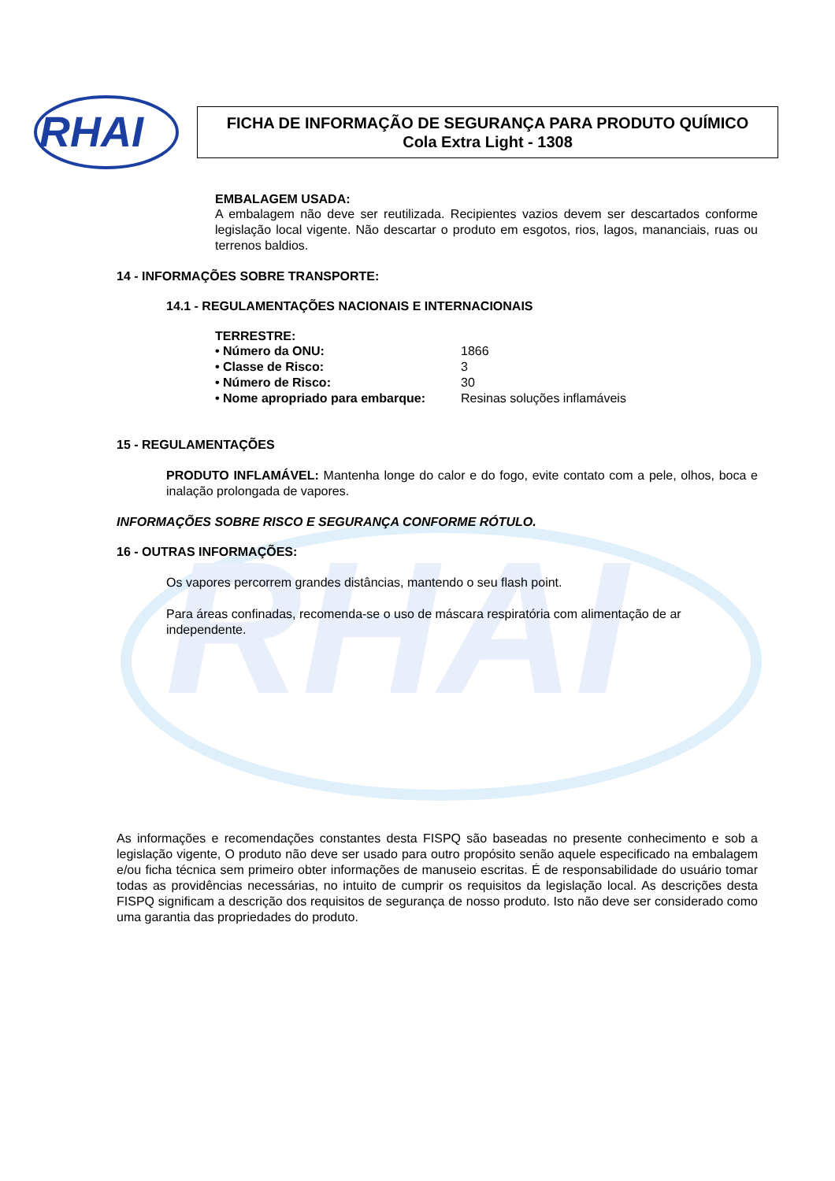RHAI
RHAI
FICHA DE INFORMAÇÃO DE SEGURANÇA PARA PRODUTO QUÍMICO
Cola Extra Light - 1308
EMBALAGEM USADA:
A embalagem não deve ser reutilizada. Recipientes vazios devem ser descartados conforme legislação local vigente. Não descartar o produto em esgotos, rios, lagos, mananciais, ruas ou terrenos baldios.
14 - INFORMAÇÕES SOBRE TRANSPORTE:
14.1 - REGULAMENTAÇÕES NACIONAIS E INTERNACIONAIS
TERRESTRE:
| • Número da ONU: | 1866 |
| • Classe de Risco: | 3 |
| • Número de Risco: | 30 |
| • Nome apropriado para embarque: | Resinas soluções inflamáveis |
15 - REGULAMENTAÇÕES
PRODUTO INFLAMÁVEL: Mantenha longe do calor e do fogo, evite contato com a pele, olhos, boca e inalação prolongada de vapores.
INFORMAÇÕES SOBRE RISCO E SEGURANÇA CONFORME RÓTULO.
16 - OUTRAS INFORMAÇÕES:
Os vapores percorrem grandes distâncias, mantendo o seu flash point.
Para áreas confinadas, recomenda-se o uso de máscara respiratória com alimentação de ar independente.
As informações e recomendações constantes desta FISPQ são baseadas no presente conhecimento e sob a legislação vigente, O produto não deve ser usado para outro propósito senão aquele especificado na embalagem e/ou ficha técnica sem primeiro obter informações de manuseio escritas. É de responsabilidade do usuário tomar todas as providências necessárias, no intuito de cumprir os requisitos da legislação local. As descrições desta FISPQ significam a descrição dos requisitos de segurança de nosso produto. Isto não deve ser considerado como uma garantia das propriedades do produto.